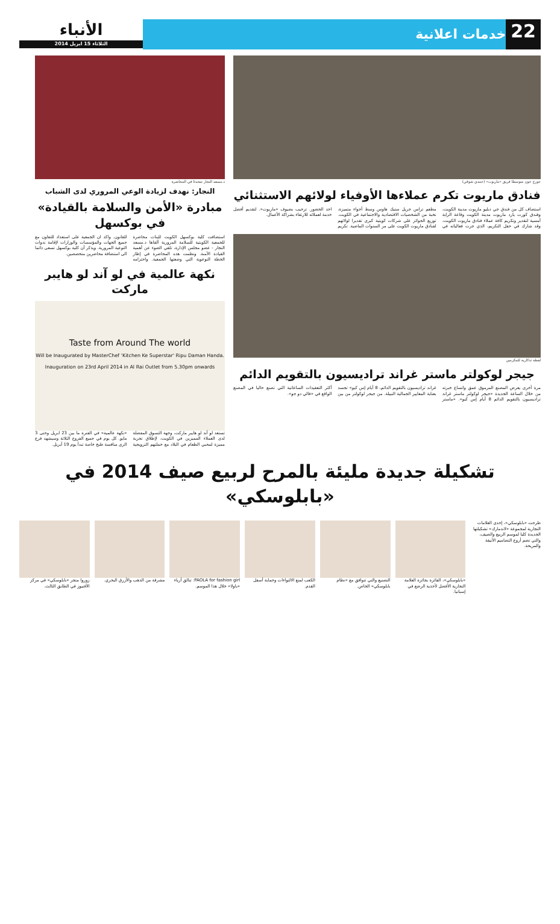22
خدمات اعلانية
الأنباء
الثلاثاء 15 ابريل 2014
جورج عون متوسطا فريق «ماريوت» (حمدي شوقي)
فنادق ماريوت تكرم عملاءها الأوفياء لولائهم الاستثنائي
استضاف كل من فندق جي دبليو ماريوت مدينة الكويت، وفندق كورت يارد ماريوت مدينة الكويت وقاعة الراية أمسية لتقدير وتكريم كافة عملاء فنادق ماريوت الكويت، وقد شارك في حفل التكريم، الذي جرت فعالياته في مطعم تراس جريل ستيك هاوس وسط أجواء متميزة، نخبة من الشخصيات الاقتصادية والاجتماعية في الكويت. توزيع الجوائز على شركات كويتية كبرى تقديرا لولائهم لفنادق ماريوت الكويت على مر السنوات الماضية. تكريم احد الحضور. ترحيب بضيوف «ماريوت». لتقديم أفضل خدمة لعملائه للارتقاء بشراكة الأعمال.
لقطة تذكارية للمكرمين
جيجر لوكولتر ماستر غراند تراديسيون بالتقويم الدائم
مرة أخرى يعرض المصنع المرموق عمق واتساع خبرته من خلال الساعة الجديدة «جيجر لوكولتر ماستر غراند تراديسيون بالتقويم الدائم 8 أيام إس كيو». «ماستر غراند تراديسيون بالتقويم الدائم، 8 أيام إس كيو» تجسد بعناية المعايير الجمالية النبيلة. من جيجر لوكولتر من بين أكثر التعقيدات الساعاتية التي تصنع حاليا في المصنع الواقع في «فالي دو جو».
د.مسعد النجار متحدثا في المحاضرة
النجار: نهدف لزيادة الوعي المروري لدى الشباب
مبادرة «الأمن والسلامة بالقيادة» في بوكسهل
استضافت كلية بوكسهل الكويت للبنات محاضرة للجمعية الكويتية للسلامة المرورية ألقاها د.مسعد النجار - عضو مجلس الإدارة، تلقي الضوء عن أهمية القيادة الآمنة. ونظمت هذه المحاضرة في إطار الخطة التوعوية التي وضعتها الجمعية. واحترامه للقانون. واكد ان الجمعية على استعداد للتعاون مع جميع الجهات والمؤسسات والوزارات لإقامة ندوات التوعية المرورية. ويذكر أن كلية بوكسهل تسعى دائما الى استضافة محاضرين متخصصين.
نكهة عالمية في لو آند لو هايبر ماركت
Taste from Around The world
Will be Inaugurated by MasterChef 'Kitchen Ke Superstar' Ripu Daman Handa. Inauguration on 23rd April 2014 in Al Rai Outlet from 5.30pm onwards
تستعد لو آند لو هايبر ماركت، وجهة التسوق المفضلة لدى العملاء المميزين في الكويت، لإطلاق تجربة مميزة لمحبي الطعام في البلاد مع حملتهم الترويجية «نكهة عالمية» في الفترة ما بين 23 ابريل وحتى 3 مايو. كل يوم في جميع الفروع الثلاثة وسيشهد فرع الري منافسة طبخ خاصة تبدأ يوم 19 أبريل.
تشكيلة جديدة مليئة بالمرح لربيع صيف 2014 في «بابلوسكي»
طرحت «بابلوسكي»، إحدى العلامات التجارية لمجموعة «لاندمارك» تشكيلتها الجديدة كليا لموسم الربيع والصيف، والتي تضم أروع التصاميم الأنيقة والمريحة.
«بابلوسكي»، الفائزة بجائزة العلامة التجارية الأفضل لأحذية الرضع في إسبانيا.
التصنيع والتي تتوافق مع «نظام بابلوسكي» الخاص.
الكعب لمنع الالتواءات وحماية أسفل القدم.
PAOLA for fashion girl: تتالق أزياء «باولا» خلال هذا الموسم.
مشرقة من الذهب والأزرق البحري. زوروا متجر «بابلوسكي» في مركز الأفنيوز في الطابق الثالث.